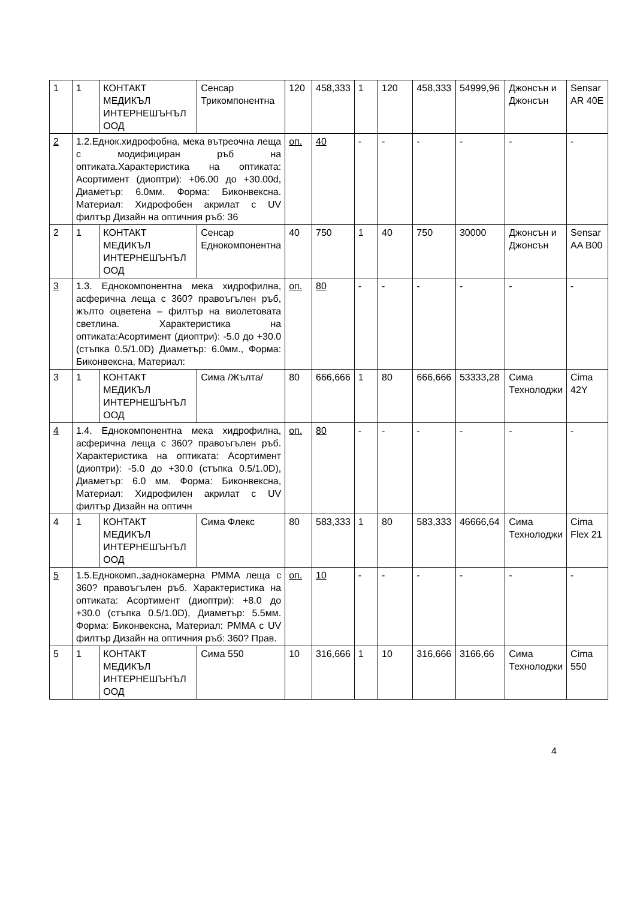| 1 | 1 | КОНТАКТ МЕДИКЪЛ ИНТЕРНЕШЪНЪЛ ООД | Сенсар Трикомпонентна | 120 | 458,333 | 1 | 120 | 458,333 | 54999,96 | Джонсън и Джонсън | Sensar AR 40E |
| 2 | 1.2.Еднок.хидрофобна, мека вътреочна леща с модифициран ръб на оптиката.Характеристика на оптиката: Асортимент (диоптри): +06.00 до +30.00d, Диаметър: 6.0мм. Форма: Биконвексна. Материал: Хидрофобен акрилат с UV филтър Дизайн на оптичния ръб: 36 | | | оп. | 40 | - | - | - | - | - | - |
| 2 | 1 | КОНТАКТ МЕДИКЪЛ ИНТЕРНЕШЪНЪЛ ООД | Сенсар Еднокомпонентна | 40 | 750 | 1 | 40 | 750 | 30000 | Джонсън и Джонсън | Sensar AA B00 |
| 3 | 1.3. Еднокомпонентна мека хидрофилна, асферична леща с 360? правоъгълен ръб, жълто оцветена – филтър на виолетовата светлина. Характеристика на оптиката:Асортимент (диоптри): -5.0 до +30.0 (стъпка 0.5/1.0D) Диаметър: 6.0мм., Форма: Биконвексна, Материал: | | | оп. | 80 | - | - | - | - | - | - |
| 3 | 1 | КОНТАКТ МЕДИКЪЛ ИНТЕРНЕШЪНЪЛ ООД | Сима /Жълта/ | 80 | 666,666 | 1 | 80 | 666,666 | 53333,28 | Сима Технолоджи | Cima 42Y |
| 4 | 1.4. Еднокомпонентна мека хидрофилна, асферична леща с 360? правоъгълен ръб. Характеристика на оптиката: Асортимент (диоптри): -5.0 до +30.0 (стъпка 0.5/1.0D), Диаметър: 6.0 мм. Форма: Биконвексна, Материал: Хидрофилен акрилат с UV филтър Дизайн на оптичн | | | оп. | 80 | - | - | - | - | - | - |
| 4 | 1 | КОНТАКТ МЕДИКЪЛ ИНТЕРНЕШЪНЪЛ ООД | Сима Флекс | 80 | 583,333 | 1 | 80 | 583,333 | 46666,64 | Сима Технолоджи | Cima Flex 21 |
| 5 | 1.5.Еднокомп.,заднокамерна PMMA леща с 360? правоъгълен ръб. Характеристика на оптиката: Асортимент (диоптри): +8.0 до +30.0 (стъпка 0.5/1.0D), Диаметър: 5.5мм. Форма: Биконвексна, Материал: PMMA с UV филтър Дизайн на оптичния ръб: 360? Прав. | | | оп. | 10 | - | - | - | - | - | - |
| 5 | 1 | КОНТАКТ МЕДИКЪЛ ИНТЕРНЕШЪНЪЛ ООД | Сима 550 | 10 | 316,666 | 1 | 10 | 316,666 | 3166,66 | Сима Технолоджи | Cima 550 |
4